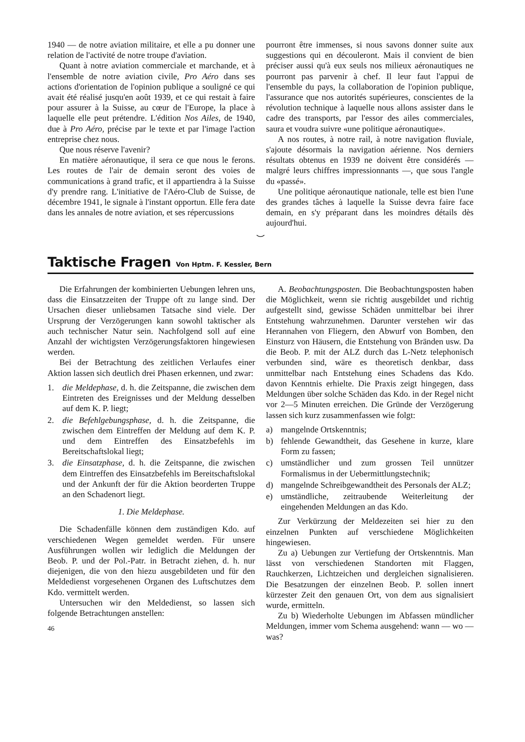1940 — de notre aviation militaire, et elle a pu donner une relation de l'activité de notre troupe d'aviation.
Quant à notre aviation commerciale et marchande, et à l'ensemble de notre aviation civile, Pro Aéro dans ses actions d'orientation de l'opinion publique a souligné ce qui avait été réalisé jusqu'en août 1939, et ce qui restait à faire pour assurer à la Suisse, au cœur de l'Europe, la place à laquelle elle peut prétendre. L'édition Nos Ailes, de 1940, due à Pro Aéro, précise par le texte et par l'image l'action entreprise chez nous.
Que nous réserve l'avenir?
En matière aéronautique, il sera ce que nous le ferons. Les routes de l'air de demain seront des voies de communications à grand trafic, et il appartiendra à la Suisse d'y prendre rang. L'initiative de l'Aéro-Club de Suisse, de décembre 1941, le signale à l'instant opportun. Elle fera date dans les annales de notre aviation, et ses répercussions
pourront être immenses, si nous savons donner suite aux suggestions qui en découleront. Mais il convient de bien préciser aussi qu'à eux seuls nos milieux aéronautiques ne pourront pas parvenir à chef. Il leur faut l'appui de l'ensemble du pays, la collaboration de l'opinion publique, l'assurance que nos autorités supérieures, conscientes de la révolution technique à laquelle nous allons assister dans le cadre des transports, par l'essor des ailes commerciales, saura et voudra suivre «une politique aéronautique».
A nos routes, à notre rail, à notre navigation fluviale, s'ajoute désormais la navigation aérienne. Nos derniers résultats obtenus en 1939 ne doivent être considérés — malgré leurs chiffres impressionnants —, que sous l'angle du «passé».
Une politique aéronautique nationale, telle est bien l'une des grandes tâches à laquelle la Suisse devra faire face demain, en s'y préparant dans les moindres détails dès aujourd'hui.
⌣
Taktische Fragen Von Hptm. F. Kessler, Bern
Die Erfahrungen der kombinierten Uebungen lehren uns, dass die Einsatzzeiten der Truppe oft zu lange sind. Der Ursachen dieser unliebsamen Tatsache sind viele. Der Ursprung der Verzögerungen kann sowohl taktischer als auch technischer Natur sein. Nachfolgend soll auf eine Anzahl der wichtigsten Verzögerungsfaktoren hingewiesen werden.
Bei der Betrachtung des zeitlichen Verlaufes einer Aktion lassen sich deutlich drei Phasen erkennen, und zwar:
1. die Meldephase, d. h. die Zeitspanne, die zwischen dem Eintreten des Ereignisses und der Meldung desselben auf dem K. P. liegt;
2. die Befehlgebungsphase, d. h. die Zeitspanne, die zwischen dem Eintreffen der Meldung auf dem K. P. und dem Eintreffen des Einsatzbefehls im Bereitschaftslokal liegt;
3. die Einsatzphase, d. h. die Zeitspanne, die zwischen dem Eintreffen des Einsatzbefehls im Bereitschaftslokal und der Ankunft der für die Aktion beorderten Truppe an den Schadenort liegt.
1. Die Meldephase.
Die Schadenfälle können dem zuständigen Kdo. auf verschiedenen Wegen gemeldet werden. Für unsere Ausführungen wollen wir lediglich die Meldungen der Beob. P. und der Pol.-Patr. in Betracht ziehen, d. h. nur diejenigen, die von den hiezu ausgebildeten und für den Meldedienst vorgesehenen Organen des Luftschutzes dem Kdo. vermittelt werden.
Untersuchen wir den Meldedienst, so lassen sich folgende Betrachtungen anstellen:
46
A. Beobachtungsposten. Die Beobachtungsposten haben die Möglichkeit, wenn sie richtig ausgebildet und richtig aufgestellt sind, gewisse Schäden unmittelbar bei ihrer Entstehung wahrzunehmen. Darunter verstehen wir das Herannahen von Fliegern, den Abwurf von Bomben, den Einsturz von Häusern, die Entstehung von Bränden usw. Da die Beob. P. mit der ALZ durch das L-Netz telephonisch verbunden sind, wäre es theoretisch denkbar, dass unmittelbar nach Entstehung eines Schadens das Kdo. davon Kenntnis erhielte. Die Praxis zeigt hingegen, dass Meldungen über solche Schäden das Kdo. in der Regel nicht vor 2—5 Minuten erreichen. Die Gründe der Verzögerung lassen sich kurz zusammenfassen wie folgt:
a) mangelnde Ortskenntnis;
b) fehlende Gewandtheit, das Gesehene in kurze, klare Form zu fassen;
c) umständlicher und zum grossen Teil unnützer Formalismus in der Uebermittlungstechnik;
d) mangelnde Schreibgewandtheit des Personals der ALZ;
e) umständliche, zeitraubende Weiterleitung der eingehenden Meldungen an das Kdo.
Zur Verkürzung der Meldezeiten sei hier zu den einzelnen Punkten auf verschiedene Möglichkeiten hingewiesen.
Zu a) Uebungen zur Vertiefung der Ortskenntnis. Man lässt von verschiedenen Standorten mit Flaggen, Rauchkerzen, Lichtzeichen und dergleichen signalisieren. Die Besatzungen der einzelnen Beob. P. sollen innert kürzester Zeit den genauen Ort, von dem aus signalisiert wurde, ermitteln.
Zu b) Wiederholte Uebungen im Abfassen mündlicher Meldungen, immer vom Schema ausgehend: wann — wo — was?